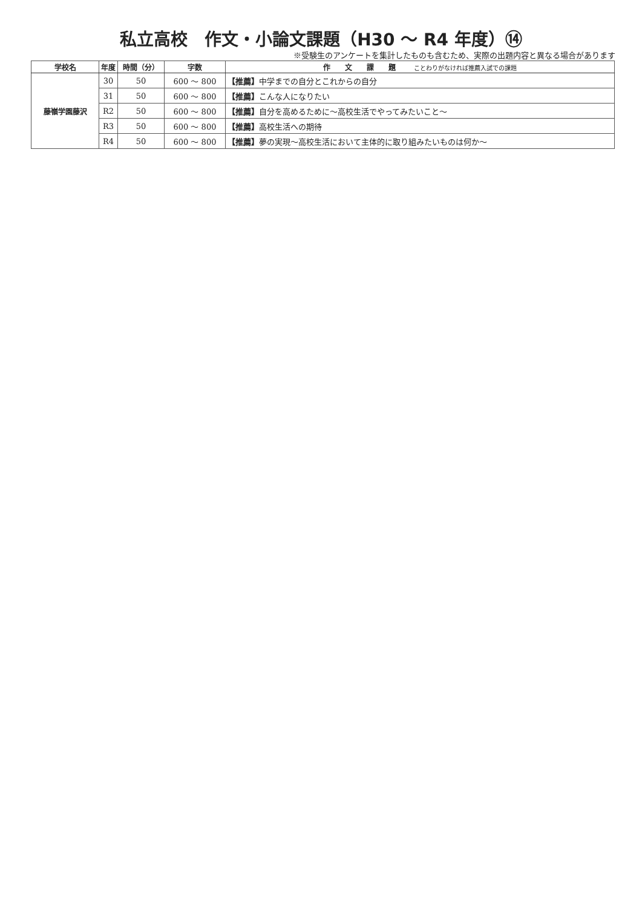私立高校　作文・小論文課題（H30 ～ R4 年度）⑭
※受験生のアンケートを集計したものも含むため、実際の出題内容と異なる場合があります
| 学校名 | 年度 | 時間（分） | 字数 | 作 文 課 題 ことわりがなければ推薦入試での課題 |
| --- | --- | --- | --- | --- |
| 藤嶺学園藤沢 | 30 | 50 | 600 ～ 800 | 【推薦】 中学までの自分とこれからの自分 |
| | 31 | 50 | 600 ～ 800 | 【推薦】 こんな人になりたい |
| | R2 | 50 | 600 ～ 800 | 【推薦】 自分を高めるために～高校生活でやってみたいこと～ |
| | R3 | 50 | 600 ～ 800 | 【推薦】 高校生活への期待 |
| | R4 | 50 | 600 ～ 800 | 【推薦】 夢の実現～高校生活において主体的に取り組みたいものは何か～ |